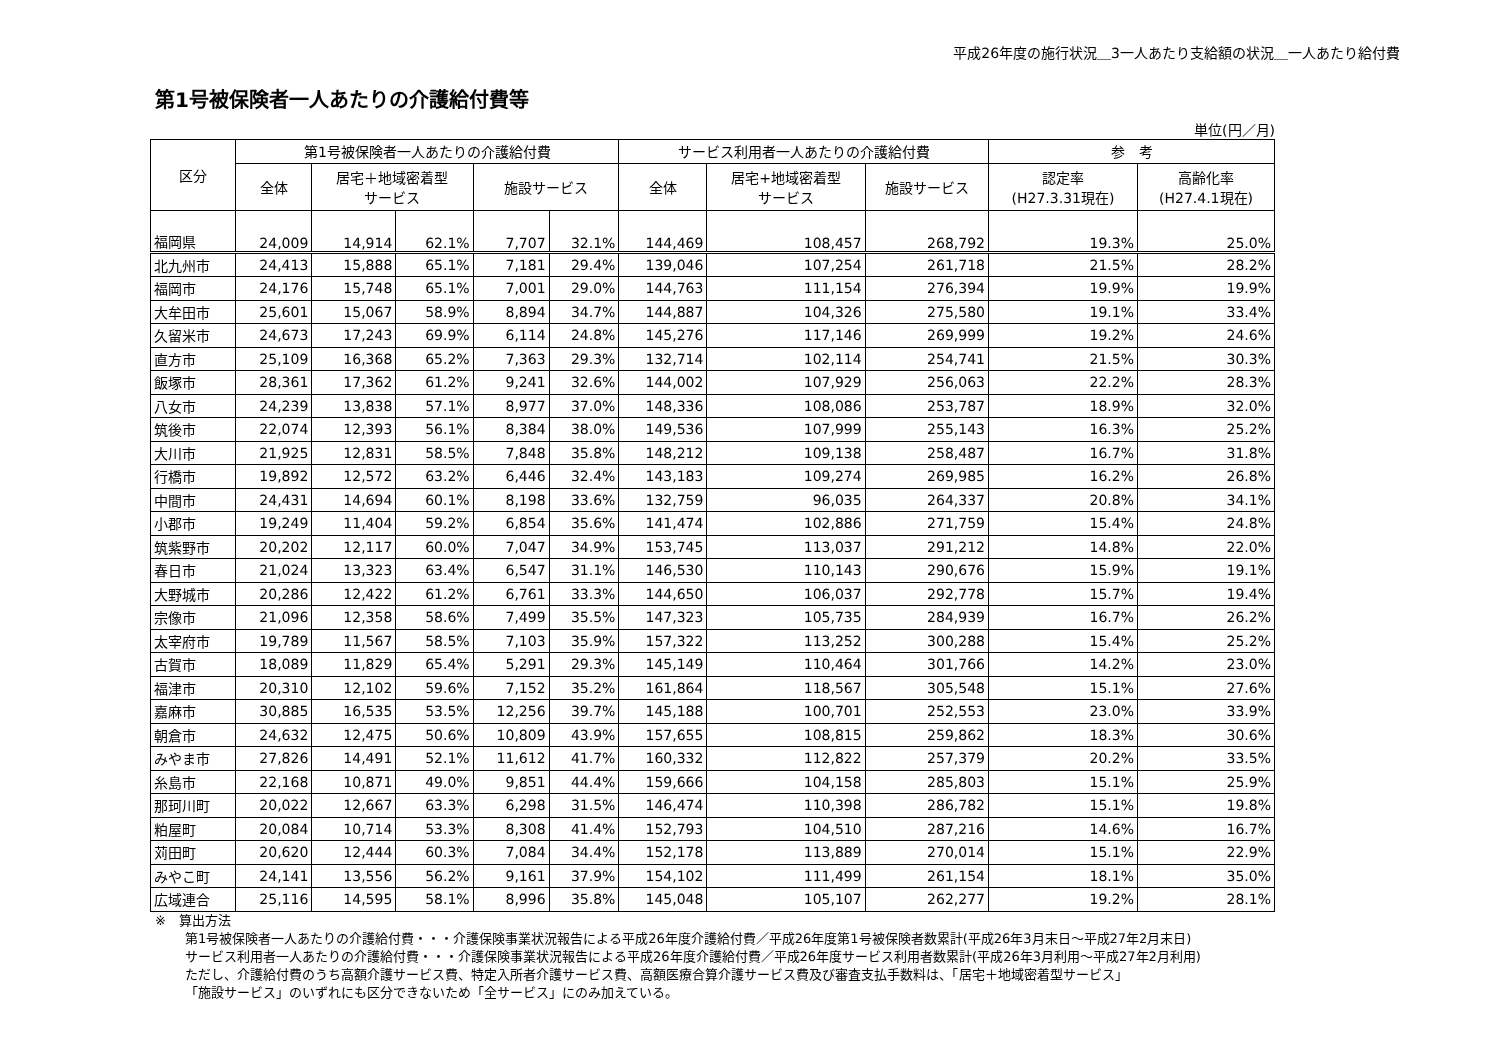平成26年度の施行状況＿3一人あたり支給額の状況＿一人あたり給付費
第1号被保険者一人あたりの介護給付費等
単位(円／月)
| 区分 | 第1号被保険者一人あたりの介護給付費 | | | | | サービス利用者一人あたりの介護給付費 | | | 参 考 | |
| --- | --- | --- | --- | --- | --- | --- | --- | --- | --- | --- |
| | 全体 | 居宅＋地域密着型 サービス | | 施設サービス | | 全体 | 居宅+地域密着型 サービス | 施設サービス | 認定率 (H27.3.31現在) | 高齢化率 (H27.4.1現在) |
| 福岡県 | 24,009 | 14,914 | 62.1% | 7,707 | 32.1% | 144,469 | 108,457 | 268,792 | 19.3% | 25.0% |
| 北九州市 | 24,413 | 15,888 | 65.1% | 7,181 | 29.4% | 139,046 | 107,254 | 261,718 | 21.5% | 28.2% |
| 福岡市 | 24,176 | 15,748 | 65.1% | 7,001 | 29.0% | 144,763 | 111,154 | 276,394 | 19.9% | 19.9% |
| 大牟田市 | 25,601 | 15,067 | 58.9% | 8,894 | 34.7% | 144,887 | 104,326 | 275,580 | 19.1% | 33.4% |
| 久留米市 | 24,673 | 17,243 | 69.9% | 6,114 | 24.8% | 145,276 | 117,146 | 269,999 | 19.2% | 24.6% |
| 直方市 | 25,109 | 16,368 | 65.2% | 7,363 | 29.3% | 132,714 | 102,114 | 254,741 | 21.5% | 30.3% |
| 飯塚市 | 28,361 | 17,362 | 61.2% | 9,241 | 32.6% | 144,002 | 107,929 | 256,063 | 22.2% | 28.3% |
| 八女市 | 24,239 | 13,838 | 57.1% | 8,977 | 37.0% | 148,336 | 108,086 | 253,787 | 18.9% | 32.0% |
| 筑後市 | 22,074 | 12,393 | 56.1% | 8,384 | 38.0% | 149,536 | 107,999 | 255,143 | 16.3% | 25.2% |
| 大川市 | 21,925 | 12,831 | 58.5% | 7,848 | 35.8% | 148,212 | 109,138 | 258,487 | 16.7% | 31.8% |
| 行橋市 | 19,892 | 12,572 | 63.2% | 6,446 | 32.4% | 143,183 | 109,274 | 269,985 | 16.2% | 26.8% |
| 中間市 | 24,431 | 14,694 | 60.1% | 8,198 | 33.6% | 132,759 | 96,035 | 264,337 | 20.8% | 34.1% |
| 小郡市 | 19,249 | 11,404 | 59.2% | 6,854 | 35.6% | 141,474 | 102,886 | 271,759 | 15.4% | 24.8% |
| 筑紫野市 | 20,202 | 12,117 | 60.0% | 7,047 | 34.9% | 153,745 | 113,037 | 291,212 | 14.8% | 22.0% |
| 春日市 | 21,024 | 13,323 | 63.4% | 6,547 | 31.1% | 146,530 | 110,143 | 290,676 | 15.9% | 19.1% |
| 大野城市 | 20,286 | 12,422 | 61.2% | 6,761 | 33.3% | 144,650 | 106,037 | 292,778 | 15.7% | 19.4% |
| 宗像市 | 21,096 | 12,358 | 58.6% | 7,499 | 35.5% | 147,323 | 105,735 | 284,939 | 16.7% | 26.2% |
| 太宰府市 | 19,789 | 11,567 | 58.5% | 7,103 | 35.9% | 157,322 | 113,252 | 300,288 | 15.4% | 25.2% |
| 古賀市 | 18,089 | 11,829 | 65.4% | 5,291 | 29.3% | 145,149 | 110,464 | 301,766 | 14.2% | 23.0% |
| 福津市 | 20,310 | 12,102 | 59.6% | 7,152 | 35.2% | 161,864 | 118,567 | 305,548 | 15.1% | 27.6% |
| 嘉麻市 | 30,885 | 16,535 | 53.5% | 12,256 | 39.7% | 145,188 | 100,701 | 252,553 | 23.0% | 33.9% |
| 朝倉市 | 24,632 | 12,475 | 50.6% | 10,809 | 43.9% | 157,655 | 108,815 | 259,862 | 18.3% | 30.6% |
| みやま市 | 27,826 | 14,491 | 52.1% | 11,612 | 41.7% | 160,332 | 112,822 | 257,379 | 20.2% | 33.5% |
| 糸島市 | 22,168 | 10,871 | 49.0% | 9,851 | 44.4% | 159,666 | 104,158 | 285,803 | 15.1% | 25.9% |
| 那珂川町 | 20,022 | 12,667 | 63.3% | 6,298 | 31.5% | 146,474 | 110,398 | 286,782 | 15.1% | 19.8% |
| 粕屋町 | 20,084 | 10,714 | 53.3% | 8,308 | 41.4% | 152,793 | 104,510 | 287,216 | 14.6% | 16.7% |
| 苅田町 | 20,620 | 12,444 | 60.3% | 7,084 | 34.4% | 152,178 | 113,889 | 270,014 | 15.1% | 22.9% |
| みやこ町 | 24,141 | 13,556 | 56.2% | 9,161 | 37.9% | 154,102 | 111,499 | 261,154 | 18.1% | 35.0% |
| 広域連合 | 25,116 | 14,595 | 58.1% | 8,996 | 35.8% | 145,048 | 105,107 | 262,277 | 19.2% | 28.1% |
※　算出方法
第1号被保険者一人あたりの介護給付費・・・介護保険事業状況報告による平成26年度介護給付費／平成26年度第1号被保険者数累計(平成26年3月末日～平成27年2月末日)
サービス利用者一人あたりの介護給付費・・・介護保険事業状況報告による平成26年度介護給付費／平成26年度サービス利用者数累計(平成26年3月利用～平成27年2月利用)
ただし、介護給付費のうち高額介護サービス費、特定入所者介護サービス費、高額医療合算介護サービス費及び審査支払手数料は、「居宅＋地域密着型サービス」
「施設サービス」のいずれにも区分できないため「全サービス」にのみ加えている。